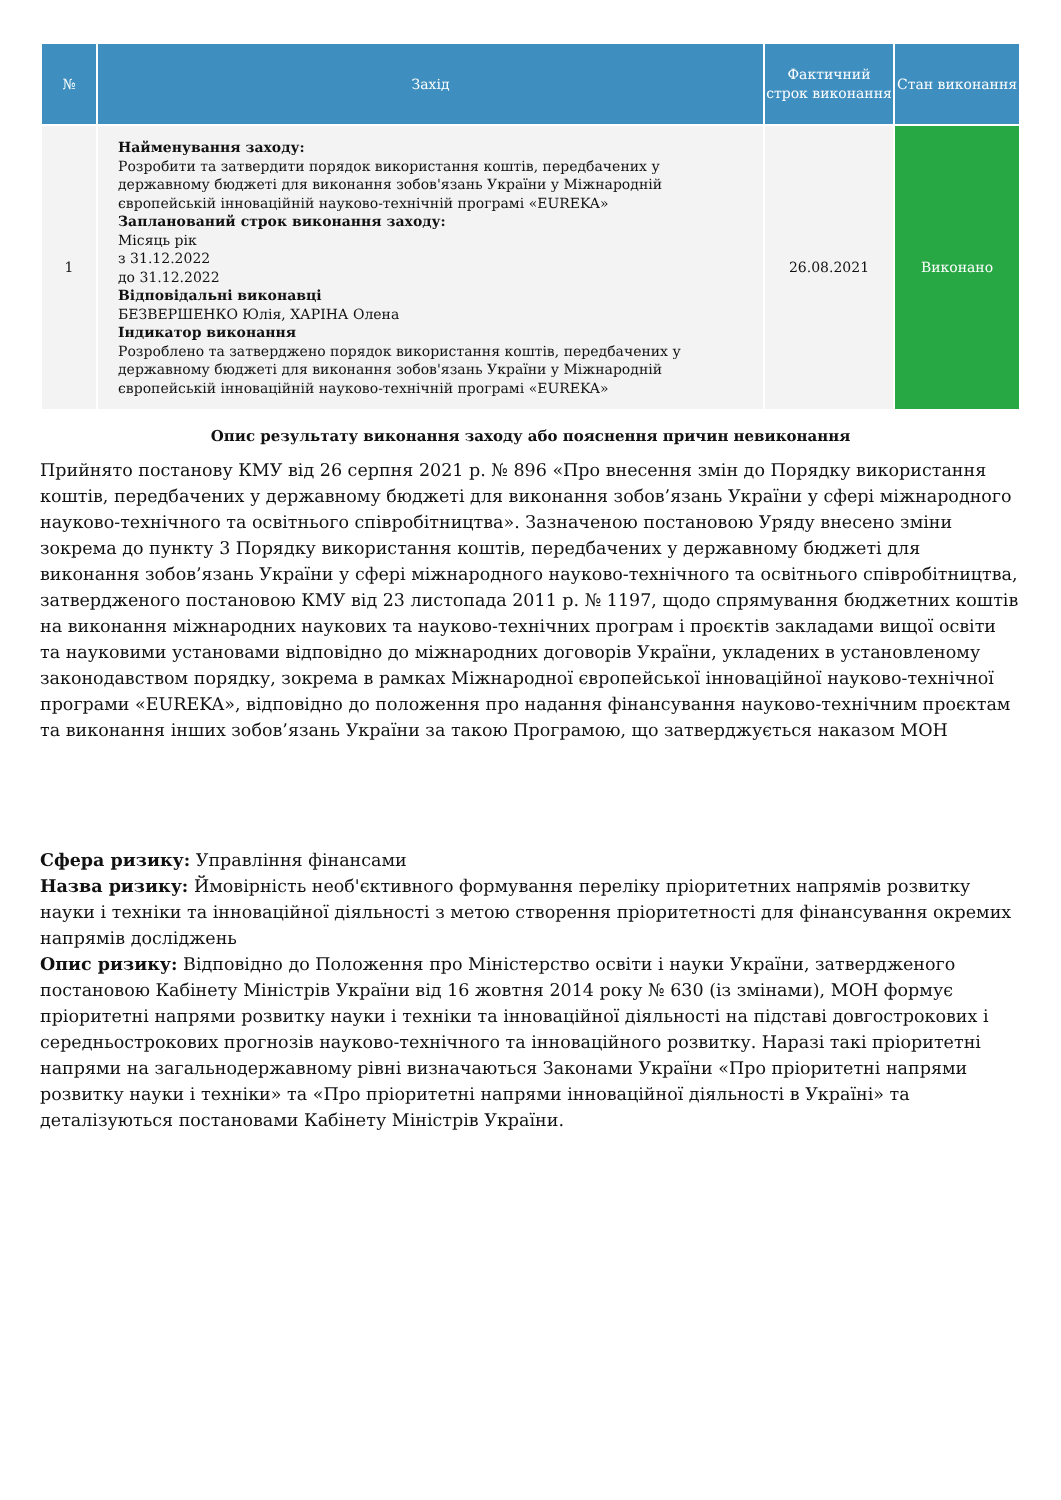| № | Захід | Фактичний строк виконання | Стан виконання |
| --- | --- | --- | --- |
| 1 | Найменування заходу: Розробити та затвердити порядок використання коштів, передбачених у державному бюджеті для виконання зобов'язань України у Міжнародній європейській інноваційній науково-технічній програмі «EUREKA» Запланований строк виконання заходу: Місяць рік з 31.12.2022 до 31.12.2022 Відповідальні виконавці БЕЗВЕРШЕНКО Юлія, ХАРІНА Олена Індикатор виконання Розроблено та затверджено порядок використання коштів, передбачених у державному бюджеті для виконання зобов'язань України у Міжнародній європейській інноваційній науково-технічній програмі «EUREKA» | 26.08.2021 | Виконано |
Опис результату виконання заходу або пояснення причин невиконання
Прийнято постанову КМУ від 26 серпня 2021 р. № 896 «Про внесення змін до Порядку використання коштів, передбачених у державному бюджеті для виконання зобов’язань України у сфері міжнародного науково-технічного та освітнього співробітництва». Зазначеною постановою Уряду внесено зміни зокрема до пункту 3 Порядку використання коштів, передбачених у державному бюджеті для виконання зобов’язань України у сфері міжнародного науково-технічного та освітнього співробітництва, затвердженого постановою КМУ від 23 листопада 2011 р. № 1197, щодо спрямування бюджетних коштів на виконання міжнародних наукових та науково-технічних програм і проєктів закладами вищої освіти та науковими установами відповідно до міжнародних договорів України, укладених в установленому законодавством порядку, зокрема в рамках Міжнародної європейської інноваційної науково-технічної програми «EUREKA», відповідно до положення про надання фінансування науково-технічним проєктам та виконання інших зобов’язань України за такою Програмою, що затверджується наказом МОН
Сфера ризику: Управління фінансами
Назва ризику: Ймовірність необ'єктивного формування переліку пріоритетних напрямів розвитку науки і техніки та інноваційної діяльності з метою створення пріоритетності для фінансування окремих напрямів досліджень
Опис ризику: Відповідно до Положення про Міністерство освіти і науки України, затвердженого постановою Кабінету Міністрів України від 16 жовтня 2014 року № 630 (із змінами), МОН формує пріоритетні напрями розвитку науки і техніки та інноваційної діяльності на підставі довгострокових і середньострокових прогнозів науково-технічного та інноваційного розвитку. Наразі такі пріоритетні напрями на загальнодержавному рівні визначаються Законами України «Про пріоритетні напрями розвитку науки і техніки» та «Про пріоритетні напрями інноваційної діяльності в Україні» та деталізуються постановами Кабінету Міністрів України.